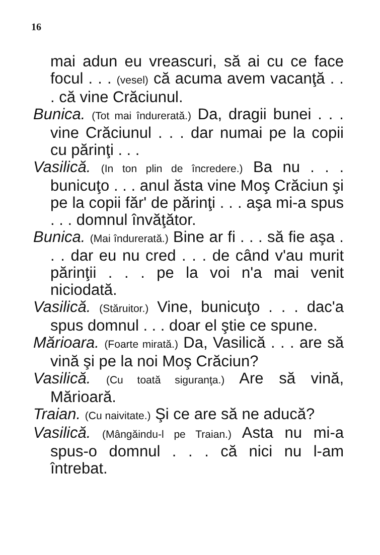16
mai adun eu vreascuri, să ai cu ce face focul . . . (vesel) că acuma avem vacanţă . . . că vine Crăciunul.
Bunica. (Tot mai îndurerată.) Da, dragii bunei . . . vine Crăciunul . . . dar numai pe la copii cu părinţi . . .
Vasilică. (In ton plin de încredere.) Ba nu . . . bunicuţo . . . anul ăsta vine Moş Crăciun şi pe la copii făr' de părinţi . . . aşa mi-a spus . . . domnul învăţător.
Bunica. (Mai îndurerată.) Bine ar fi . . . să fie aşa . . . dar eu nu cred . . . de când v'au murit părinţii . . . pe la voi n'a mai venit niciodată.
Vasilică. (Stăruitor.) Vine, bunicuţo . . . dac'a spus domnul . . . doar el ştie ce spune.
Mărioara. (Foarte mirată.) Da, Vasilică . . . are să vină şi pe la noi Moş Crăciun?
Vasilică. (Cu toată siguranţa.) Are să vină, Mărioară.
Traian. (Cu naivitate.) Şi ce are să ne aducă?
Vasilică. (Mângăindu-l pe Traian.) Asta nu mi-a spus-o domnul . . . că nici nu l-am întrebat.